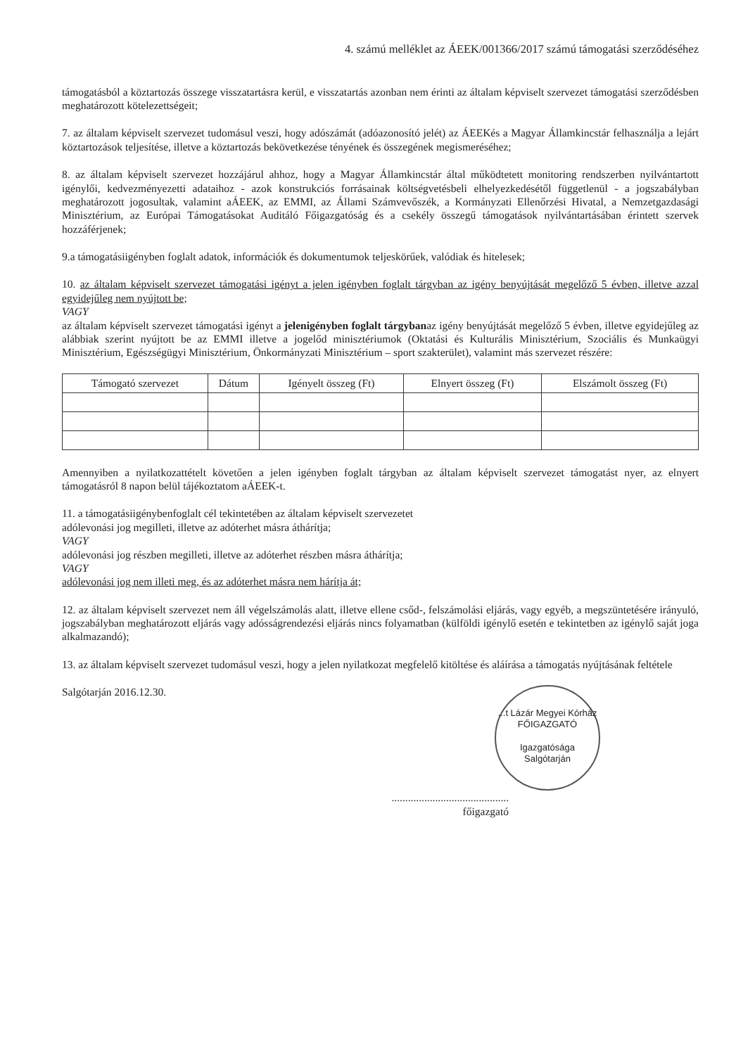4. számú melléklet az ÁEEK/001366/2017 számú támogatási szerződéséhez
támogatásból a köztartozás összege visszatartásra kerül, e visszatartás azonban nem érinti az általam képviselt szervezet támogatási szerződésben meghatározott kötelezettségeit;
7. az általam képviselt szervezet tudomásul veszi, hogy adószámát (adóazonosító jelét) az ÁEEKés a Magyar Államkincstár felhasználja a lejárt köztartozások teljesítése, illetve a köztartozás bekövetkezése tényének és összegének megismeréséhez;
8. az általam képviselt szervezet hozzájárul ahhoz, hogy a Magyar Államkincstár által működtetett monitoring rendszerben nyilvántartott igénylői, kedvezményezetti adataihoz - azok konstrukciós forrásainak költségvetésbeli elhelyezkedésétől függetlenül - a jogszabályban meghatározott jogosultak, valamint aÁEEK, az EMMI, az Állami Számvevőszék, a Kormányzati Ellenőrzési Hivatal, a Nemzetgazdasági Minisztérium, az Európai Támogatásokat Auditáló Főigazgatóság és a csekély összegű támogatások nyilvántartásában érintett szervek hozzáférjenek;
9.a támogatásiigényben foglalt adatok, információk és dokumentumok teljeskörűek, valódiak és hitelesek;
10. az általam képviselt szervezet támogatási igényt a jelen igényben foglalt tárgyban az igény benyújtását megelőző 5 évben, illetve azzal egyidejűleg nem nyújtott be;
VAGY
az általam képviselt szervezet támogatási igényt a jelenigényben foglalt tárgybanaz igény benyújtását megelőző 5 évben, illetve egyidejűleg az alábbiak szerint nyújtott be az EMMI illetve a jogelőd minisztériumok (Oktatási és Kulturális Minisztérium, Szociális és Munkaügyi Minisztérium, Egészségügyi Minisztérium, Önkormányzati Minisztérium – sport szakterület), valamint más szervezet részére:
| Támogató szervezet | Dátum | Igényelt összeg (Ft) | Elnyert összeg (Ft) | Elszámolt összeg (Ft) |
| --- | --- | --- | --- | --- |
Amennyiben a nyilatkozattételt követően a jelen igényben foglalt tárgyban az általam képviselt szervezet támogatást nyer, az elnyert támogatásról 8 napon belül tájékoztatom aÁEEK-t.
11. a támogatásiigénybenfoglalt cél tekintetében az általam képviselt szervezetet
adólevonási jog megilleti, illetve az adóterhet másra áthárítja;
VAGY
adólevonási jog részben megilleti, illetve az adóterhet részben másra áthárítja;
VAGY
adólevonási jog nem illeti meg, és az adóterhet másra nem hárítja át;
12. az általam képviselt szervezet nem áll végelszámolás alatt, illetve ellene csőd-, felszámolási eljárás, vagy egyéb, a megszüntetésére irányuló, jogszabályban meghatározott eljárás vagy adósságrendezési eljárás nincs folyamatban (külföldi igénylő esetén e tekintetben az igénylő saját joga alkalmazandó);
13. az általam képviselt szervezet tudomásul veszi, hogy a jelen nyilatkozat megfelelő kitöltése és aláírása a támogatás nyújtásának feltétele
Salgótarján 2016.12.30.
...t Lázár Megyei Kórház
FŐIGAZGATÓ
Igazgatósága
Salgótarján
...........................................
főigazgató